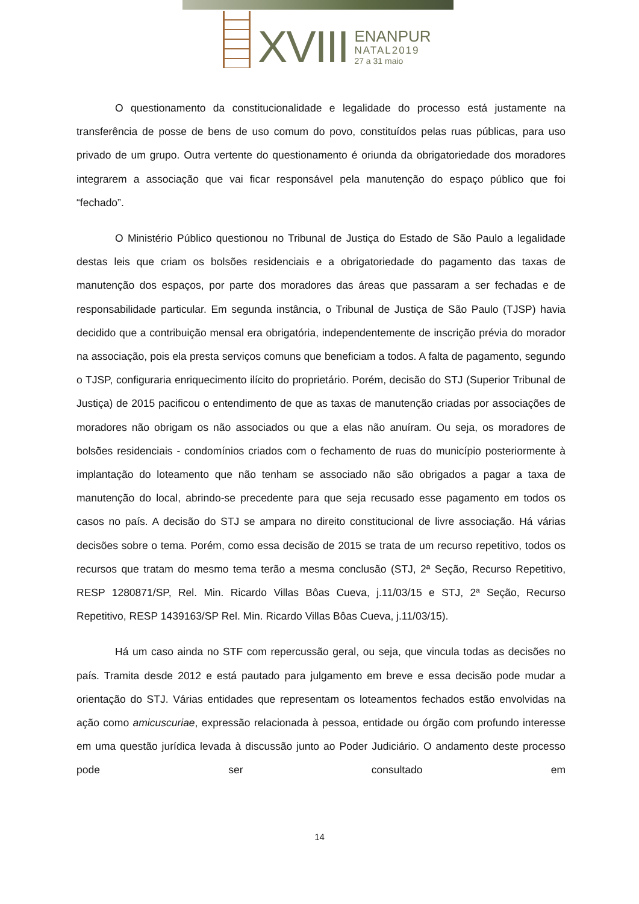XVIII
ENANPUR
NATAL2019
27 a 31 maio
O questionamento da constitucionalidade e legalidade do processo está justamente na transferência de posse de bens de uso comum do povo, constituídos pelas ruas públicas, para uso privado de um grupo. Outra vertente do questionamento é oriunda da obrigatoriedade dos moradores integrarem a associação que vai ficar responsável pela manutenção do espaço público que foi “fechado”.
O Ministério Público questionou no Tribunal de Justiça do Estado de São Paulo a legalidade destas leis que criam os bolsões residenciais e a obrigatoriedade do pagamento das taxas de manutenção dos espaços, por parte dos moradores das áreas que passaram a ser fechadas e de responsabilidade particular. Em segunda instância, o Tribunal de Justiça de São Paulo (TJSP) havia decidido que a contribuição mensal era obrigatória, independentemente de inscrição prévia do morador na associação, pois ela presta serviços comuns que beneficiam a todos. A falta de pagamento, segundo o TJSP, configuraria enriquecimento ilícito do proprietário. Porém, decisão do STJ (Superior Tribunal de Justiça) de 2015 pacificou o entendimento de que as taxas de manutenção criadas por associações de moradores não obrigam os não associados ou que a elas não anuíram. Ou seja, os moradores de bolsões residenciais - condomínios criados com o fechamento de ruas do município posteriormente à implantação do loteamento que não tenham se associado não são obrigados a pagar a taxa de manutenção do local, abrindo-se precedente para que seja recusado esse pagamento em todos os casos no país. A decisão do STJ se ampara no direito constitucional de livre associação. Há várias decisões sobre o tema. Porém, como essa decisão de 2015 se trata de um recurso repetitivo, todos os recursos que tratam do mesmo tema terão a mesma conclusão (STJ, 2ª Seção, Recurso Repetitivo, RESP 1280871/SP, Rel. Min. Ricardo Villas Bôas Cueva, j.11/03/15 e STJ, 2ª Seção, Recurso Repetitivo, RESP 1439163/SP Rel. Min. Ricardo Villas Bôas Cueva, j.11/03/15).
Há um caso ainda no STF com repercussão geral, ou seja, que vincula todas as decisões no país. Tramita desde 2012 e está pautado para julgamento em breve e essa decisão pode mudar a orientação do STJ. Várias entidades que representam os loteamentos fechados estão envolvidas na ação como amicuscuriae, expressão relacionada à pessoa, entidade ou órgão com profundo interesse em uma questão jurídica levada à discussão junto ao Poder Judiciário. O andamento deste processo pode ser consultado em
14